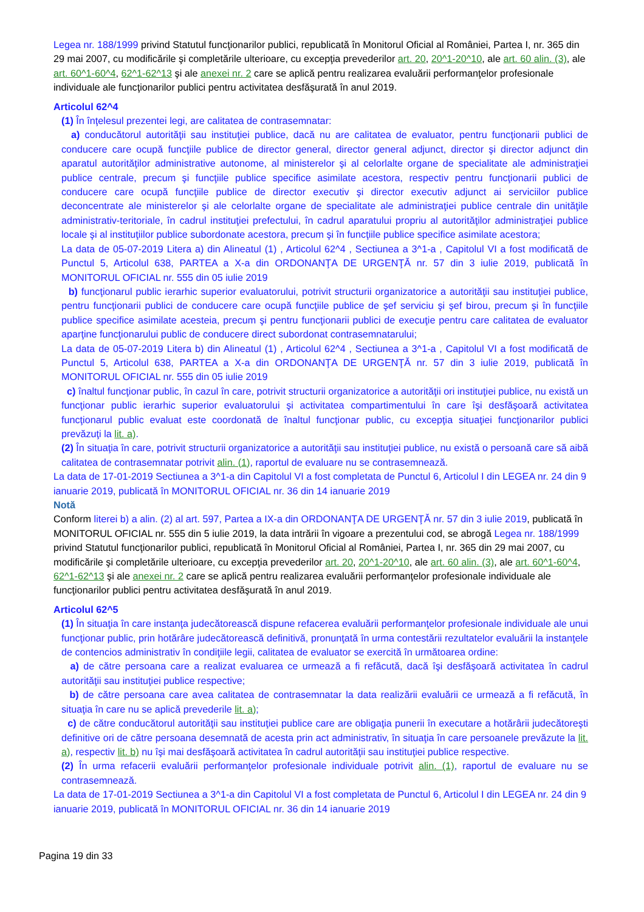Legea nr. 188/1999 privind Statutul funcţionarilor publici, republicată în Monitorul Oficial al României, Partea I, nr. 365 din 29 mai 2007, cu modificările şi completările ulterioare, cu excepţia prevederilor art. 20, 20^1-20^10, ale art. 60 alin. (3), ale art. 60^1-60^4, 62^1-62^13 şi ale anexei nr. 2 care se aplică pentru realizarea evaluării performanţelor profesionale individuale ale funcţionarilor publici pentru activitatea desfăşurată în anul 2019.
Articolul 62^4
(1) În înţelesul prezentei legi, are calitatea de contrasemnatar:
a) conducătorul autorităţii sau instituţiei publice, dacă nu are calitatea de evaluator, pentru funcţionarii publici de conducere care ocupă funcţiile publice de director general, director general adjunct, director şi director adjunct din aparatul autorităţilor administrative autonome, al ministerelor şi al celorlalte organe de specialitate ale administraţiei publice centrale, precum şi funcţiile publice specifice asimilate acestora, respectiv pentru funcţionarii publici de conducere care ocupă funcţiile publice de director executiv şi director executiv adjunct ai serviciilor publice deconcentrate ale ministerelor şi ale celorlalte organe de specialitate ale administraţiei publice centrale din unităţile administrativ-teritoriale, în cadrul instituţiei prefectului, în cadrul aparatului propriu al autorităţilor administraţiei publice locale şi al instituţiilor publice subordonate acestora, precum şi în funcţiile publice specifice asimilate acestora;
La data de 05-07-2019 Litera a) din Alineatul (1) , Articolul 62^4 , Sectiunea a 3^1-a , Capitolul VI a fost modificată de Punctul 5, Articolul 638, PARTEA a X-a din ORDONANŢA DE URGENŢĂ nr. 57 din 3 iulie 2019, publicată în MONITORUL OFICIAL nr. 555 din 05 iulie 2019
b) funcţionarul public ierarhic superior evaluatorului, potrivit structurii organizatorice a autorităţii sau instituţiei publice, pentru funcţionarii publici de conducere care ocupă funcţiile publice de şef serviciu şi şef birou, precum şi în funcţiile publice specifice asimilate acesteia, precum şi pentru funcţionarii publici de execuţie pentru care calitatea de evaluator aparţine funcţionarului public de conducere direct subordonat contrasemnatarului;
La data de 05-07-2019 Litera b) din Alineatul (1) , Articolul 62^4 , Sectiunea a 3^1-a , Capitolul VI a fost modificată de Punctul 5, Articolul 638, PARTEA a X-a din ORDONANŢA DE URGENŢĂ nr. 57 din 3 iulie 2019, publicată în MONITORUL OFICIAL nr. 555 din 05 iulie 2019
c) înaltul funcţionar public, în cazul în care, potrivit structurii organizatorice a autorităţii ori instituţiei publice, nu există un funcţionar public ierarhic superior evaluatorului şi activitatea compartimentului în care îşi desfăşoară activitatea funcţionarul public evaluat este coordonată de înaltul funcţionar public, cu excepţia situaţiei funcţionarilor publici prevăzuţi la lit. a).
(2) În situaţia în care, potrivit structurii organizatorice a autorităţii sau instituţiei publice, nu există o persoană care să aibă calitatea de contrasemnatar potrivit alin. (1), raportul de evaluare nu se contrasemnează.
La data de 17-01-2019 Sectiunea a 3^1-a din Capitolul VI a fost completata de Punctul 6, Articolul I din LEGEA nr. 24 din 9 ianuarie 2019, publicată în MONITORUL OFICIAL nr. 36 din 14 ianuarie 2019
Notă
Conform literei b) a alin. (2) al art. 597, Partea a IX-a din ORDONANŢA DE URGENŢĂ nr. 57 din 3 iulie 2019, publicată în MONITORUL OFICIAL nr. 555 din 5 iulie 2019, la data intrării în vigoare a prezentului cod, se abrogă Legea nr. 188/1999 privind Statutul funcţionarilor publici, republicată în Monitorul Oficial al României, Partea I, nr. 365 din 29 mai 2007, cu modificările şi completările ulterioare, cu excepţia prevederilor art. 20, 20^1-20^10, ale art. 60 alin. (3), ale art. 60^1-60^4, 62^1-62^13 şi ale anexei nr. 2 care se aplică pentru realizarea evaluării performanţelor profesionale individuale ale funcţionarilor publici pentru activitatea desfăşurată în anul 2019.
Articolul 62^5
(1) În situaţia în care instanţa judecătorească dispune refacerea evaluării performanţelor profesionale individuale ale unui funcţionar public, prin hotărâre judecătorească definitivă, pronunţată în urma contestării rezultatelor evaluării la instanţele de contencios administrativ în condiţiile legii, calitatea de evaluator se exercită în următoarea ordine:
a) de către persoana care a realizat evaluarea ce urmează a fi refăcută, dacă îşi desfăşoară activitatea în cadrul autorităţii sau instituţiei publice respective;
b) de către persoana care avea calitatea de contrasemnatar la data realizării evaluării ce urmează a fi refăcută, în situaţia în care nu se aplică prevederile lit. a);
c) de către conducătorul autorităţii sau instituţiei publice care are obligaţia punerii în executare a hotărârii judecătoreşti definitive ori de către persoana desemnată de acesta prin act administrativ, în situaţia în care persoanele prevăzute la lit. a), respectiv lit. b) nu îşi mai desfăşoară activitatea în cadrul autorităţii sau instituţiei publice respective.
(2) În urma refacerii evaluării performanţelor profesionale individuale potrivit alin. (1), raportul de evaluare nu se contrasemnează.
La data de 17-01-2019 Sectiunea a 3^1-a din Capitolul VI a fost completata de Punctul 6, Articolul I din LEGEA nr. 24 din 9 ianuarie 2019, publicată în MONITORUL OFICIAL nr. 36 din 14 ianuarie 2019
Pagina 19 din 33